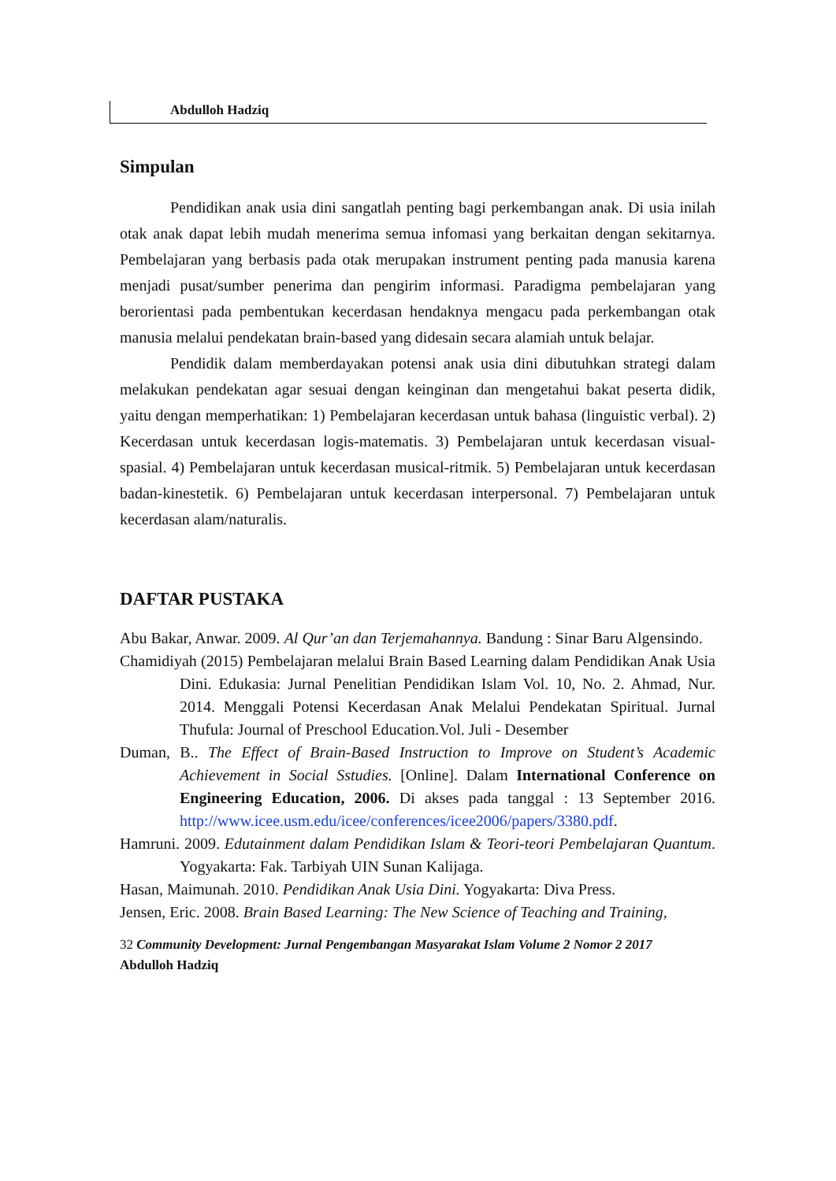Abdulloh Hadziq
Simpulan
Pendidikan anak usia dini sangatlah penting bagi perkembangan anak. Di usia inilah otak anak dapat lebih mudah menerima semua infomasi yang berkaitan dengan sekitarnya. Pembelajaran yang berbasis pada otak merupakan instrument penting pada manusia karena menjadi pusat/sumber penerima dan pengirim informasi. Paradigma pembelajaran yang berorientasi pada pembentukan kecerdasan hendaknya mengacu pada perkembangan otak manusia melalui pendekatan brain-based yang didesain secara alamiah untuk belajar.
Pendidik dalam memberdayakan potensi anak usia dini dibutuhkan strategi dalam melakukan pendekatan agar sesuai dengan keinginan dan mengetahui bakat peserta didik, yaitu dengan memperhatikan: 1) Pembelajaran kecerdasan untuk bahasa (linguistic verbal). 2) Kecerdasan untuk kecerdasan logis-matematis. 3) Pembelajaran untuk kecerdasan visual-spasial. 4) Pembelajaran untuk kecerdasan musical-ritmik. 5) Pembelajaran untuk kecerdasan badan-kinestetik. 6) Pembelajaran untuk kecerdasan interpersonal. 7) Pembelajaran untuk kecerdasan alam/naturalis.
DAFTAR PUSTAKA
Abu Bakar, Anwar. 2009. Al Qur’an dan Terjemahannya. Bandung : Sinar Baru Algensindo.
Chamidiyah (2015) Pembelajaran melalui Brain Based Learning dalam Pendidikan Anak Usia Dini. Edukasia: Jurnal Penelitian Pendidikan Islam Vol. 10, No. 2. Ahmad, Nur. 2014. Menggali Potensi Kecerdasan Anak Melalui Pendekatan Spiritual. Jurnal Thufula: Journal of Preschool Education.Vol. Juli - Desember
Duman, B.. The Effect of Brain-Based Instruction to Improve on Student’s Academic Achievement in Social Sstudies. [Online]. Dalam International Conference on Engineering Education, 2006. Di akses pada tanggal : 13 September 2016. http://www.icee.usm.edu/icee/conferences/icee2006/papers/3380.pdf.
Hamruni. 2009. Edutainment dalam Pendidikan Islam & Teori-teori Pembelajaran Quantum. Yogyakarta: Fak. Tarbiyah UIN Sunan Kalijaga.
Hasan, Maimunah. 2010. Pendidikan Anak Usia Dini. Yogyakarta: Diva Press.
Jensen, Eric. 2008. Brain Based Learning: The New Science of Teaching and Training,
32 Community Development: Jurnal Pengembangan Masyarakat Islam Volume 2 Nomor 2 2017
Abdulloh Hadziq